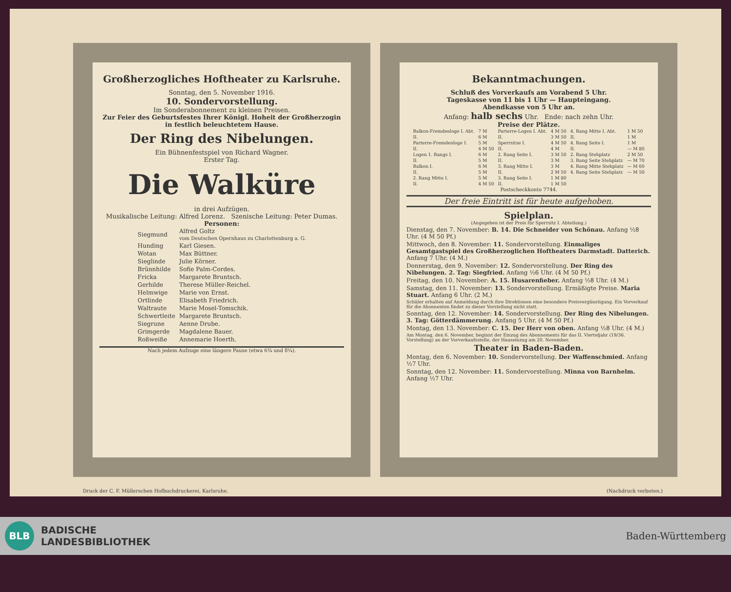Großherzogliches Hoftheater zu Karlsruhe.
Sonntag, den 5. November 1916.
10. Sondervorstellung.
Im Sonderabonnement zu kleinen Preisen.
Zur Feier des Geburtsfestes Ihrer Königl. Hoheit der Großherzogin in festlich beleuchtetem Hause.
Der Ring des Nibelungen.
Ein Bühnenfestspiel von Richard Wagner.
Erster Tag.
Die Walküre
in drei Aufzügen.
Musikalische Leitung: Alfred Lorenz. Szenische Leitung: Peter Dumas.
Personen:
| Siegmund | Alfred Goltz vom Deutschen Opernhaus zu Charlottenburg a. G. |
| Hunding | Karl Giesen. |
| Wotan | Max Büttner. |
| Sieglinde | Julie Körner. |
| Brünnhilde | Sofie Palm-Cordes. |
| Fricka | Margarete Bruntsch. |
| Gerhilde | Therese Müller-Reichel. |
| Helmwige | Marie von Ernst. |
| Ortlinde | Elisabeth Friedrich. |
| Waltraute | Marie Mosel-Tomschik. |
| Schwertleite | Margarete Bruntsch. |
| Siegrune | Aenne Drube. |
| Grimgerde | Magdalene Bauer. |
| Roßweiße | Annemarie Hoerth. |
Nach jedem Aufzuge eine längere Pause (etwa 6¾ und 8¼).
Bekanntmachungen.
Schluß des Vorverkaufs am Vorabend 5 Uhr.
Tageskasse von 11 bis 1 Uhr — Haupteingang.
Abendkasse von 5 Uhr an.
Anfang: halb sechs Uhr. Ende: nach zehn Uhr.
Preise der Plätze.
| Balkon-Fremdenloge I. Abt. | 7 M | Parterre-Logen I. Abt. | 4 M 50 | 4. Rang Mitte I. Abt. | 1 M 50 |
| II. | 6 M | II. | 3 M 50 | II. | 1 M |
| Parterre-Fremdenloge I. | 5 M | Sperrsitze I. | 4 M 50 | 4. Rang Seite I. | 1 M |
| II. | 4 M 50 | II. | 4 M | II. | — M 80 |
| Logen 1. Rangs I. | 6 M | 2. Rang Seite I. | 3 M 50 | 2. Rang Stehplatz | 2 M 50 |
| II. | 5 M | II. | 3 M | 3. Rang Seite Stehplatz | — M 70 |
| Balkon I. | 6 M | 3. Rang Mitte I. | 3 M | 4. Rang Mitte Stehplatz | — M 60 |
| II. | 5 M | II. | 2 M 50 | 4. Rang Seite Stehplatz | — M 50 |
| 2. Rang Mitte I. | 5 M | 3. Rang Seite I. | 1 M 80 | | |
| II. | 4 M 50 | II. | 1 M 50 | | |
Postscheckkonto 7744.
Der freie Eintritt ist für heute aufgehoben.
Spielplan.
(Angegeben ist der Preis für Sperrsitz I. Abteilung.)
Dienstag, den 7. November: B. 14. Die Schneider von Schönau. Anfang ½8 Uhr. (4 M 50 Pf.)
Mittwoch, den 8. November: 11. Sondervorstellung. Einmaliges Gesamtgastspiel des Großherzoglichen Hoftheaters Darmstadt. Datterich. Anfang 7 Uhr. (4 M.)
Donnerstag, den 9. November: 12. Sondervorstellung. Der Ring des Nibelungen. 2. Tag: Siegfried. Anfang ½6 Uhr. (4 M 50 Pf.)
Freitag, den 10. November: A. 15. Husarenfieber. Anfang ½8 Uhr. (4 M.)
Samstag, den 11. November: 13. Sondervorstellung. Ermäßigte Preise. Maria Stuart. Anfang 6 Uhr. (2 M.)
Schüler erhalten auf Anmeldung durch ihre Direktionen eine besondere Preisvergünstigung. Ein Vorverkauf für die Abonnenten findet zu dieser Vorstellung nicht statt.
Sonntag, den 12. November: 14. Sondervorstellung. Der Ring des Nibelungen. 3. Tag: Götterdämmerung. Anfang 5 Uhr. (4 M 50 Pf.)
Montag, den 13. November: C. 15. Der Herr von oben. Anfang ½8 Uhr. (4 M.)
Am Montag, den 6. November, beginnt der Einzug des Abonnements für das II. Vierteljahr (19/36. Vorstellung) an der Vorverkaufsstelle, der Hauseinzug am 20. November.
Theater in Baden-Baden.
Montag, den 6. November: 10. Sondervorstellung. Der Waffenschmied. Anfang ½7 Uhr.
Sonntag, den 12. November: 11. Sondervorstellung. Minna von Barnhelm. Anfang ½7 Uhr.
Druck der C. F. Müllerschen Hofbuchdruckerei, Karlsruhe.
(Nachdruck verboten.)
BLB
BADISCHE
LANDESBIBLIOTHEK
Baden-Württemberg